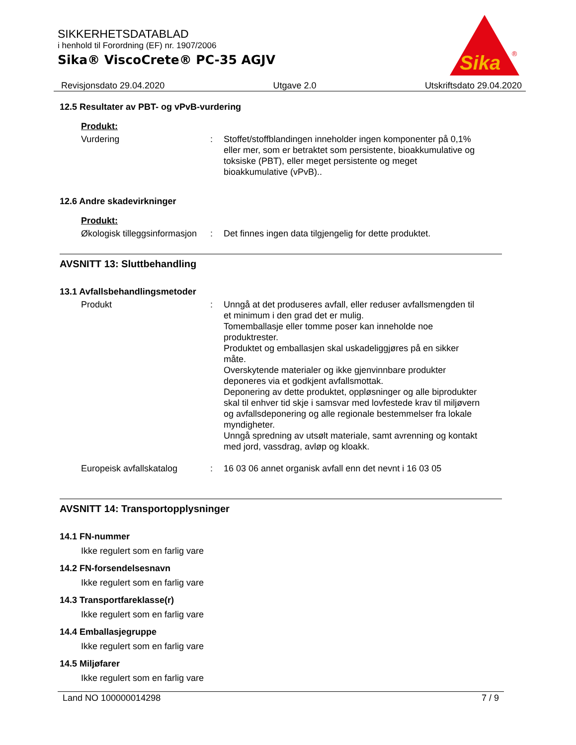SIKKERHETSDATABLAD
i henhold til Forordning (EF) nr. 1907/2006
Sika® ViscoCrete® PC-35 AGJV
Sika
®
Revisjonsdato 29.04.2020 Utgave 2.0 Utskriftsdato 29.04.2020
12.5 Resultater av PBT- og vPvB-vurdering
Produkt:
Vurdering : Stoffet/stoffblandingen inneholder ingen komponenter på 0,1% eller mer, som er betraktet som persistente, bioakkumulative og toksiske (PBT), eller meget persistente og meget bioakkumulative (vPvB)..
12.6 Andre skadevirkninger
Produkt:
Økologisk tilleggsinformasjon
: Det finnes ingen data tilgjengelig for dette produktet.
AVSNITT 13: Sluttbehandling
13.1 Avfallsbehandlingsmetoder
Produkt : Unngå at det produseres avfall, eller reduser avfallsmengden til et minimum i den grad det er mulig.
Tomemballasje eller tomme poser kan inneholde noe produktrester.
Produktet og emballasjen skal uskadeliggjøres på en sikker måte.
Overskytende materialer og ikke gjenvinnbare produkter deponeres via et godkjent avfallsmottak.
Deponering av dette produktet, oppløsninger og alle biprodukter skal til enhver tid skje i samsvar med lovfestede krav til miljøvern og avfallsdeponering og alle regionale bestemmelser fra lokale myndigheter.
Unngå spredning av utsølt materiale, samt avrenning og kontakt med jord, vassdrag, avløp og kloakk.
Europeisk avfallskatalog : 16 03 06 annet organisk avfall enn det nevnt i 16 03 05
AVSNITT 14: Transportopplysninger
14.1 FN-nummer
Ikke regulert som en farlig vare
14.2 FN-forsendelsesnavn
Ikke regulert som en farlig vare
14.3 Transportfareklasse(r)
Ikke regulert som en farlig vare
14.4 Emballasjegruppe
Ikke regulert som en farlig vare
14.5 Miljøfarer
Ikke regulert som en farlig vare
Land NO 100000014298 7 / 9